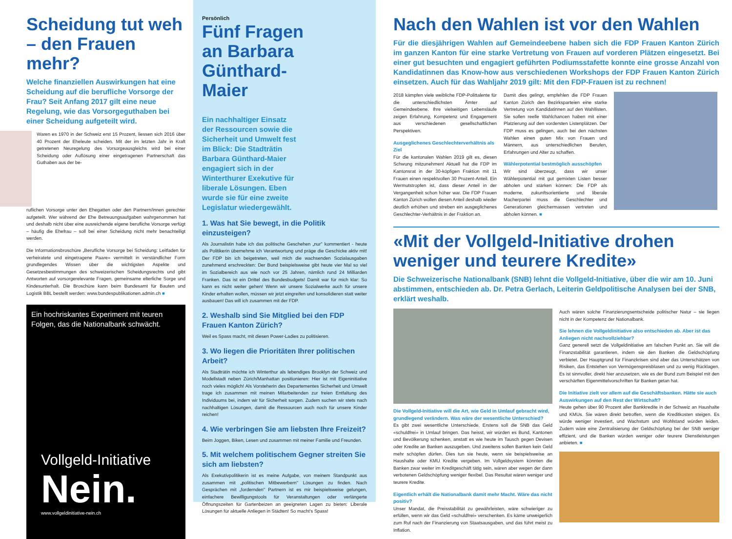Scheidung tut weh – den Frauen mehr?
Welche finanziellen Auswirkungen hat eine Scheidung auf die berufliche Vorsorge der Frau? Seit Anfang 2017 gilt eine neue Regelung, wie das Vorsorgeguthaben bei einer Scheidung aufgeteilt wird.
Waren es 1970 in der Schweiz erst 15 Prozent, liessen sich 2016 über 40 Prozent der Eheleute scheiden. Mit der im letzten Jahr in Kraft getretenen Neuregelung des Vorsorgeausgleichs wird bei einer Scheidung oder Auflösung einer eingetragenen Partnerschaft das Guthaben aus der be-
ruflichen Vorsorge unter den Ehegatten oder den Partnern/innen gerechter aufgeteilt. Wer während der Ehe Betreuungsaufgaben wahrgenommen hat und deshalb nicht über eine ausreichende eigene berufliche Vorsorge verfügt – häufig die Ehefrau – soll bei einer Scheidung nicht mehr benachteiligt werden.
Die Informationsbroschüre „Berufliche Vorsorge bei Scheidung: Leitfaden für verheiratete und eingetragene Paare» vermittelt in verständlicher Form grundlegendes Wissen über die wichtigsten Aspekte und Gesetzesbestimmungen des schweizerischen Scheidungsrechts und gibt Antworten auf vorsorgerelevante Fragen, gemeinsame elterliche Sorge und Kindesunterhalt. Die Broschüre kann beim Bundesamt für Bauten und Logistik BBL bestellt werden: www.bundespublikationen.admin.ch ■
Ein hochriskantes Experiment mit teuren Folgen, das die Nationalbank schwächt.
Vollgeld-Initiative
Nein.
www.vollgeldinitiative-nein.ch
Persönlich
Fünf Fragen an Barbara Günthard-Maier
Ein nachhaltiger Einsatz der Ressourcen sowie die Sicherheit und Umwelt fest im Blick: Die Stadträtin Barbara Günthard-Maier engagiert sich in der Winterthurer Exekutive für liberale Lösungen. Eben wurde sie für eine zweite Legislatur wiedergewählt.
1. Was hat Sie bewegt, in die Politik einzusteigen?
Als Journalistin habe ich das politische Geschehen „nur" kommentiert - heute als Politikerin übernehme ich Verantwortung und präge die Geschicke aktiv mit! Der FDP bin ich beigetreten, weil mich die wachsenden Sozialausgaben zunehmend erschreckten: Der Bund beispielsweise gibt heute vier Mal so viel im Sozialbereich aus wie noch vor 25 Jahren, nämlich rund 24 Milliarden Franken. Das ist ein Drittel des Bundesbudgets! Damit war für mich klar: So kann es nicht weiter gehen! Wenn wir unsere Sozialwerke auch für unsere Kinder erhalten wollen, müssen wir jetzt eingreifen und konsolidieren statt weiter ausbauen! Das will ich zusammen mit der FDP.
2. Weshalb sind Sie Mitglied bei den FDP Frauen Kanton Zürich?
Weil es Spass macht, mit diesen Power-Ladies zu politisieren.
3. Wo liegen die Prioritäten Ihrer politischen Arbeit?
Als Stadträtin möchte ich Winterthur als lebendiges Brooklyn der Schweiz und Modellstadt neben Zürich/Manhattan positionieren: Hier ist mit Eigeninitiative noch vieles möglich! Als Vorsteherin des Departementes Sicherheit und Umwelt trage ich zusammen mit meinen Mitarbeitenden zur freien Entfaltung des Individuums bei, indem wir für Sicherheit sorgen. Zudem suchen wir stets nach nachhaltigen Lösungen, damit die Ressourcen auch noch für unsere Kinder reichen!
4. Wie verbringen Sie am liebsten Ihre Freizeit?
Beim Joggen, Biken, Lesen und zusammen mit meiner Familie und Freunden.
5. Mit welchem politischem Gegner streiten Sie sich am liebsten?
Als Exekutivpolitikerin ist es meine Aufgabe, von meinem Standpunkt aus zusammen mit „politischen Mitbewerbern" Lösungen zu finden. Nach Gesprächen mit „fordernden" Partnern ist es mir beispielsweise gelungen, einfachere Bewilligungstools für Veranstaltungen oder verlängerte Öffnungszeiten für Gartenbeizen an geeigneten Lagen zu bieten: Liberale Lösungen für aktuelle Anliegen in Städten! So macht's Spass!
Nach den Wahlen ist vor den Wahlen
Für die diesjährigen Wahlen auf Gemeindeebene haben sich die FDP Frauen Kanton Zürich im ganzen Kanton für eine starke Vertretung von Frauen auf vorderen Plätzen eingesetzt. Bei einer gut besuchten und engagiert geführten Podiumsstafette konnte eine grosse Anzahl von Kandidatinnen das Know-how aus verschiedenen Workshops der FDP Frauen Kanton Zürich einsetzen. Auch für das Wahljahr 2019 gilt: Mit den FDP-Frauen ist zu rechnen!
2018 kämpfen viele weibliche FDP-Polittalente für die unterschiedlichsten Ämter auf Gemeindeebene. Ihre vielseitigen Lebensläufe zeigen Erfahrung, Kompetenz und Engagement aus verschiedenen gesellschaftlichen Perspektiven.
Ausgeglichenes Geschlechterverhältnis als Ziel
Für die kantonalen Wahlen 2019 gilt es, diesen Schwung mitzunehmen! Aktuell hat die FDP im Kantonsrat in der 30-köpfigen Fraktion mit 11 Frauen einen respektvollen 30 Prozent-Anteil. Ein Wermutstropfen ist, dass dieser Anteil in der Vergangenheit schon höher war. Die FDP Frauen Kanton Zürich wollen diesen Anteil deshalb wieder deutlich erhöhen und streben ein ausgeglichenes Geschlechter-Verhältnis in der Fraktion an.
Damit dies gelingt, empfehlen die FDP Frauen Kanton Zürich den Bezirksparteien eine starke Vertretung von Kandidatinnen auf den Wahllisten. Sie sollen reelle Wahlchancen haben mit einer Platzierung auf den vordersten Listenplätzen. Der FDP muss es gelingen, auch bei den nächsten Wahlen einen guten Mix von Frauen und Männern, aus unterschiedlichen Berufen, Erfahrungen und Alter zu schaffen.
Wählerpotential bestmöglich ausschöpfen
Wir sind überzeugt, dass wir unser Wählerpotential mit gut gemixten Listen besser abholen und stärken können: Die FDP als moderne, zukunftsorientierte und liberale Macherpartei muss die Geschlechter und Generationen gleichermassen vertreten und abholen können. ■
«Mit der Vollgeld-Initiative drohen weniger und teurere Kredite»
Die Schweizerische Nationalbank (SNB) lehnt die Vollgeld-Initiative, über die wir am 10. Juni abstimmen, entschieden ab. Dr. Petra Gerlach, Leiterin Geldpolitische Analysen bei der SNB, erklärt weshalb.
Die Vollgeld-Initiative will die Art, wie Geld in Umlauf gebracht wird, grundlegend verändern. Was wäre der wesentliche Unterschied?
Es gibt zwei wesentliche Unterschiede. Erstens soll die SNB das Geld «schuldfrei» in Umlauf bringen. Das heisst, wir würden es Bund, Kantonen und Bevölkerung schenken, anstatt es wie heute im Tausch gegen Devisen oder Kredite an Banken auszugeben. Und zweitens sollen Banken kein Geld mehr schöpfen dürfen. Dies tun sie heute, wenn sie beispielsweise an Haushalte oder KMU Kredite vergeben. Im Vollgeldsystem könnten die Banken zwar weiter im Kreditgeschäft tätig sein, wären aber wegen der dann verbotenen Geldschöpfung weniger flexibel. Das Resultat wären weniger und teurere Kredite.
Eigentlich erhält die Nationalbank damit mehr Macht. Wäre das nicht positiv?
Unser Mandat, die Preisstabilität zu gewährleisten, wäre schwieriger zu erfüllen, wenn wir das Geld «schuldfrei» verschenken. Es käme unweigerlich zum Ruf nach der Finanzierung von Staatsausgaben, und das führt meist zu Inflation.
Auch wären solche Finanzierungsentscheide politischer Natur – sie liegen nicht in der Kompetenz der Nationalbank.
Sie lehnen die Vollgeldinitiative also entschieden ab. Aber ist das Anliegen nicht nachvollziehbar?
Ganz generell setzt die Vollgeldinitiative am falschen Punkt an. Sie will die Finanzstabilität garantieren, indem sie den Banken die Geldschöpfung verbietet. Der Hauptgrund für Finanzkrisen sind aber das Unterschätzen von Risiken, das Entstehen von Vermögenspreisblasen und zu wenig Rücklagen. Es ist sinnvoller, direkt hier anzusetzen, wie es der Bund zum Beispiel mit den verschärften Eigenmittelvorschriften für Banken getan hat.
Die Initiative zielt vor allem auf die Geschäftsbanken. Hätte sie auch Auswirkungen auf den Rest der Wirtschaft?
Heute gehen über 90 Prozent aller Bankkredite in der Schweiz an Haushalte und KMUs. Sie wären direkt betroffen, wenn die Kreditkosten steigen. Es würde weniger investiert, und Wachstum und Wohlstand würden leiden. Zudem wäre eine Zentralisierung der Geldschöpfung bei der SNB weniger effizient, und die Banken würden weniger oder teurere Dienstleistungen anbieten. ■